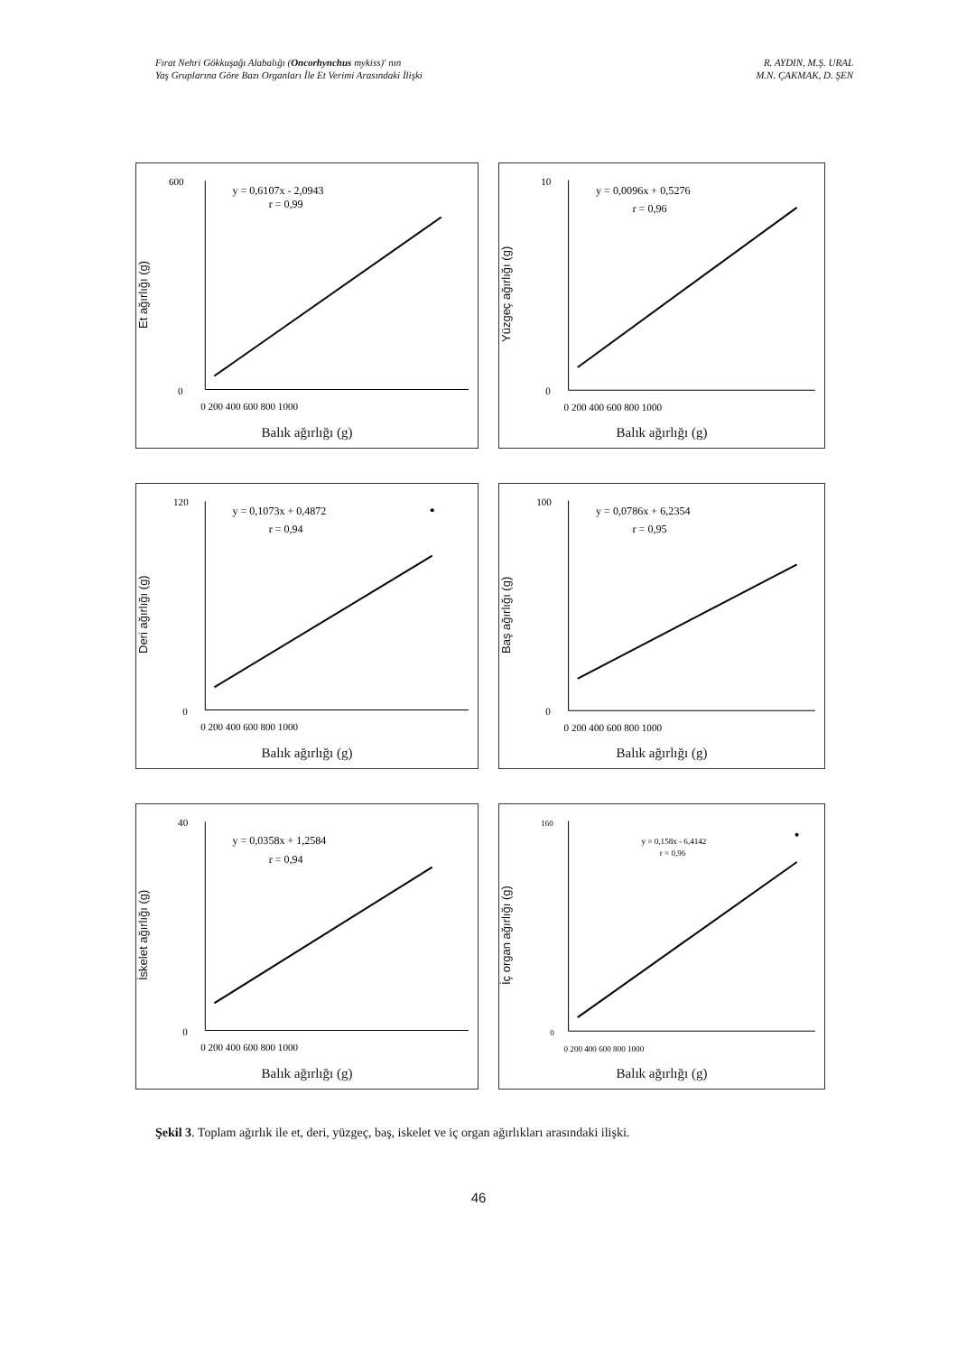Fırat Nehri Gökkuşağı Alabalığı (Oncorhynchus mykiss)' nın
Yaş Gruplarına Göre Bazı Organları İle Et Verimi Arasındaki İlişki
R. AYDIN, M.Ş. URAL
M.N. ÇAKMAK, D. ŞEN
Et ağırlığı (g)
y = 0,6107x - 2,0943
r = 0,99
600
0
0 200 400 600 800 1000
Balık ağırlığı (g)
Yüzgeç ağırlığı (g)
y = 0,0096x + 0,5276
r = 0,96
10
0
0 200 400 600 800 1000
Balık ağırlığı (g)
Deri ağırlığı (g)
y = 0,1073x + 0,4872
r = 0,94
120
0
0 200 400 600 800 1000
Balık ağırlığı (g)
Baş ağırlığı (g)
y = 0,0786x + 6,2354
r = 0,95
100
0
0 200 400 600 800 1000
Balık ağırlığı (g)
İskelet ağırlığı (g)
y = 0,0358x + 1,2584
r = 0,94
40
0
0 200 400 600 800 1000
Balık ağırlığı (g)
İç organ ağırlığı (g)
y = 0,158x - 6,4142
r = 0,96
160
0
0 200 400 600 800 1000
Balık ağırlığı (g)
Şekil 3. Toplam ağırlık ile et, deri, yüzgeç, baş, iskelet ve iç organ ağırlıkları arasındaki ilişki.
46